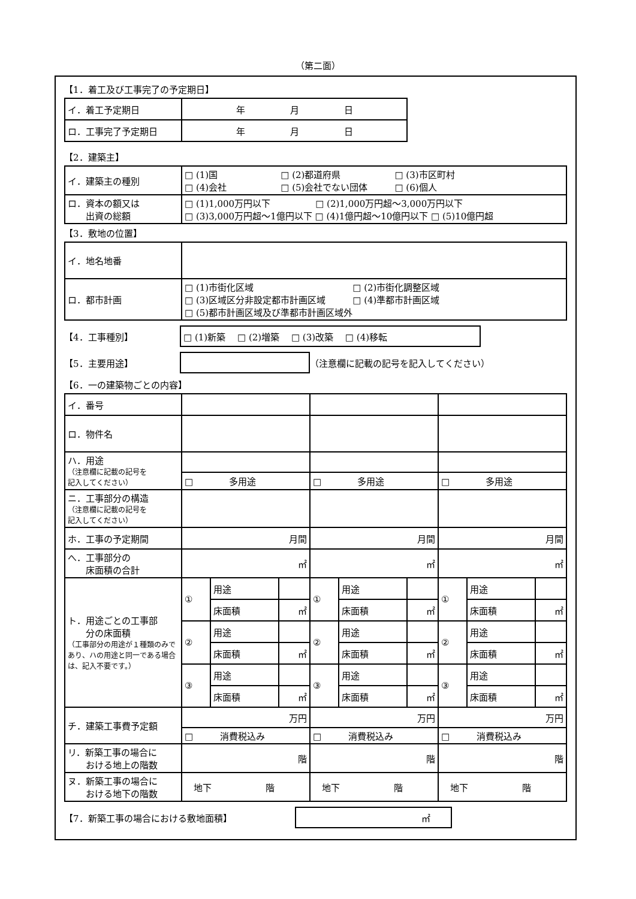（第二面）
【1．着工及び工事完了の予定期日】
| イ．着工予定期日 | 年 月 日 |
| ロ．工事完了予定期日 | 年 月 日 |
【2．建築主】
| イ．建築主の種別 | □ (1)国 □ (2)都道府県 □ (3)市区町村 □ (4)会社 □ (5)会社でない団体 □ (6)個人 |
| ロ．資本の額又は 出資の総額 | □ (1)1,000万円以下 □ (2)1,000万円超～3,000万円以下 □ (3)3,000万円超～1億円以下 □ (4)1億円超～10億円以下 □ (5)10億円超 |
【3．敷地の位置】
| イ．地名地番 | |
| ロ．都市計画 | □ (1)市街化区域 □ (2)市街化調整区域 □ (3)区域区分非設定都市計画区域 □ (4)準都市計画区域 □ (5)都市計画区域及び準都市計画区域外 |
【4．工事種別】
□ (1)新築　 □ (2)増築　 □ (3)改築　 □ (4)移転
【5．主要用途】
（注意欄に記載の記号を記入してください）
【6．一の建築物ごとの内容】
| イ．番号 | | | | | | | | | |
| ロ．物件名 | | | | | | | | | |
| ハ．用途 （注意欄に記載の記号を 記入してください） | | | | | | | | | |
| | □ 多用途 | | | □ 多用途 | | | □ 多用途 | | |
| ニ．工事部分の構造 （注意欄に記載の記号を 記入してください） | | | | | | | | | |
| ホ．工事の予定期間 | 月間 | | | 月間 | | | 月間 | | |
| へ．工事部分の 床面積の合計 | ㎡ | | | ㎡ | | | ㎡ | | |
| ト．用途ごとの工事部 分の床面積 （工事部分の用途が１種類のみであり、ハの用途と同一である場合は、記入不要です。） | ① | 用途 | | ① | 用途 | | ① | 用途 | |
| | | 床面積 | ㎡ | | 床面積 | ㎡ | | 床面積 | ㎡ |
| | ② | 用途 | | ② | 用途 | | ② | 用途 | |
| | | 床面積 | ㎡ | | 床面積 | ㎡ | | 床面積 | ㎡ |
| | ③ | 用途 | | ③ | 用途 | | ③ | 用途 | |
| | | 床面積 | ㎡ | | 床面積 | ㎡ | | 床面積 | ㎡ |
| チ．建築工事費予定額 | 万円 | | | 万円 | | | 万円 | | |
| | □ 消費税込み | | | □ 消費税込み | | | □ 消費税込み | | |
| リ．新築工事の場合に おける地上の階数 | 階 | | | 階 | | | 階 | | |
| ヌ．新築工事の場合に おける地下の階数 | 地下 階 | | | 地下 階 | | | 地下 階 | | |
【7．新築工事の場合における敷地面積】
㎡